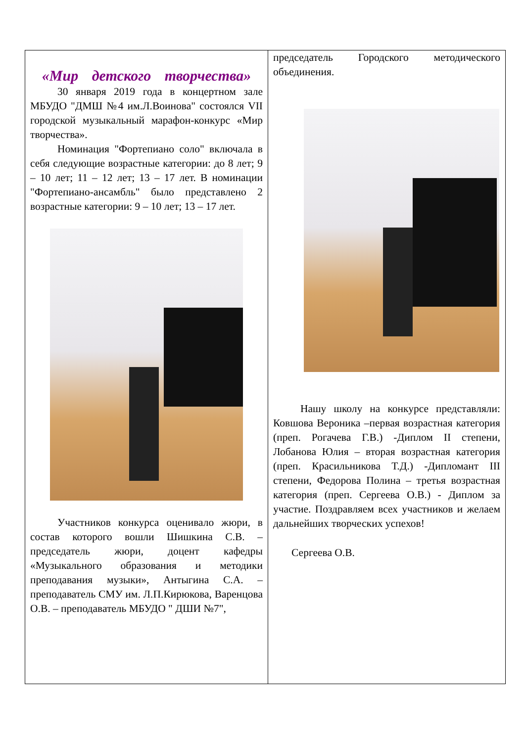«Мир детского творчества»
30 января 2019 года в концертном зале МБУДО "ДМШ №4 им.Л.Воинова" состоялся VII городской музыкальный марафон-конкурс «Мир творчества».
Номинация "Фортепиано соло" включала в себя следующие возрастные категории: до 8 лет; 9 – 10 лет; 11 – 12 лет; 13 – 17 лет. В номинации "Фортепиано-ансамбль" было представлено 2 возрастные категории: 9 – 10 лет; 13 – 17 лет.
Участников конкурса оценивало жюри, в состав которого вошли Шишкина С.В. – председатель жюри, доцент кафедры «Музыкального образования и методики преподавания музыки», Антыгина С.А. – преподаватель СМУ им. Л.П.Кирюкова, Варенцова О.В. – преподаватель МБУДО " ДШИ №7",
председатель Городского методического объединения.
Нашу школу на конкурсе представляли: Ковшова Вероника –первая возрастная категория (преп. Рогачева Г.В.) -Диплом II степени, Лобанова Юлия – вторая возрастная категория (преп. Красильникова Т.Д.) -Дипломант III степени, Федорова Полина – третья возрастная категория (преп. Сергеева О.В.) - Диплом за участие. Поздравляем всех участников и желаем дальнейших творческих успехов!
Сергеева О.В.